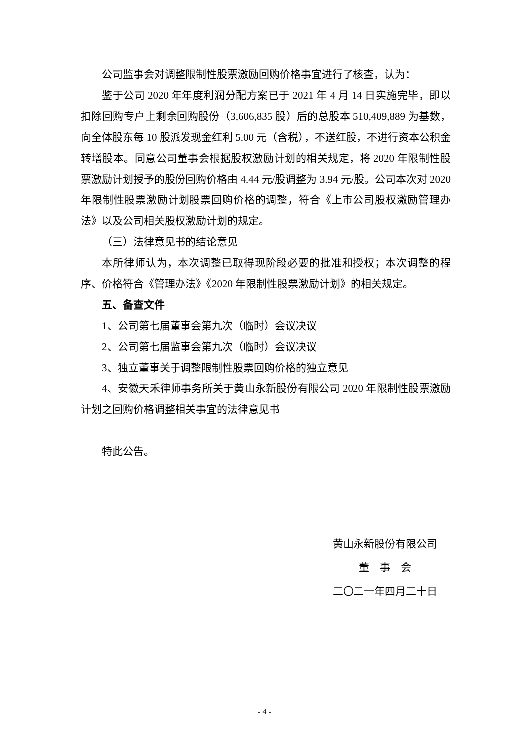公司监事会对调整限制性股票激励回购价格事宜进行了核查，认为：
鉴于公司 2020 年年度利润分配方案已于 2021 年 4 月 14 日实施完毕，即以扣除回购专户上剩余回购股份（3,606,835 股）后的总股本 510,409,889 为基数，向全体股东每 10 股派发现金红利 5.00 元（含税），不送红股，不进行资本公积金转增股本。同意公司董事会根据股权激励计划的相关规定，将 2020 年限制性股票激励计划授予的股份回购价格由 4.44 元/股调整为 3.94 元/股。公司本次对 2020 年限制性股票激励计划股票回购价格的调整，符合《上市公司股权激励管理办法》以及公司相关股权激励计划的规定。
（三）法律意见书的结论意见
本所律师认为，本次调整已取得现阶段必要的批准和授权；本次调整的程序、价格符合《管理办法》《2020 年限制性股票激励计划》的相关规定。
五、备查文件
1、公司第七届董事会第九次（临时）会议决议
2、公司第七届监事会第九次（临时）会议决议
3、独立董事关于调整限制性股票回购价格的独立意见
4、安徽天禾律师事务所关于黄山永新股份有限公司 2020 年限制性股票激励计划之回购价格调整相关事宜的法律意见书
特此公告。
黄山永新股份有限公司
董　事　会
二〇二一年四月二十日
- 4 -